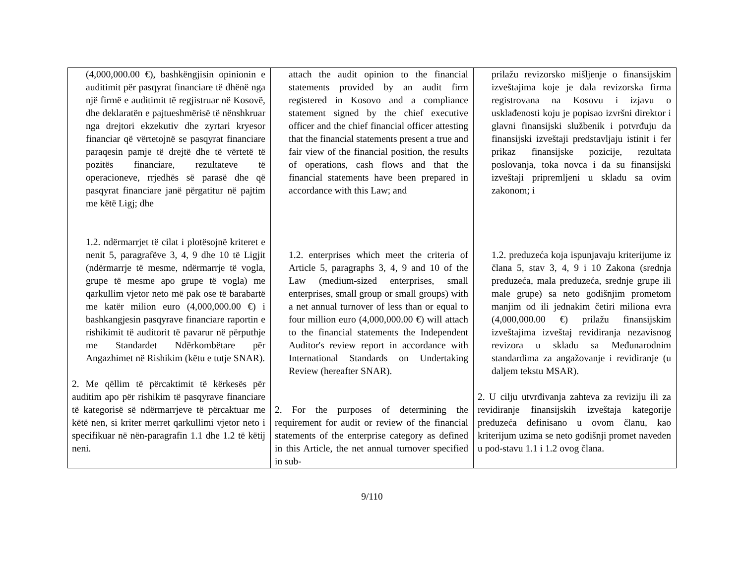| (4,000,000.00 €), bashkëngjisin opinionin e auditimit për pasqyrat financiare të dhënë nga një firmë e auditimit të regjistruar në Kosovë, dhe deklaratën e pajtueshmërisë të nënshkruar nga drejtori ekzekutiv dhe zyrtari kryesor financiar që vërtetojnë se pasqyrat financiare paraqesin pamje të drejtë dhe të vërtetë të pozitës financiare, rezultateve të operacioneve, rrjedhës së parasë dhe që pasqyrat financiare janë përgatitur në pajtim me këtë Ligj; dhe 1.2. ndërmarrjet të cilat i plotësojnë kriteret e nenit 5, paragrafëve 3, 4, 9 dhe 10 të Ligjit (ndërmarrje të mesme, ndërmarrje të vogla, grupe të mesme apo grupe të vogla) me qarkullim vjetor neto më pak ose të barabartë me katër milion euro (4,000,000.00 €) i bashkangjesin pasqyrave financiare raportin e rishikimit të auditorit të pavarur në përputhje me Standardet Ndërkombëtare për Angazhimet në Rishikim (këtu e tutje SNAR). 2. Me qëllim të përcaktimit të kërkesës për auditim apo për rishikim të pasqyrave financiare të kategorisë së ndërmarrjeve të përcaktuar me këtë nen, si kriter merret qarkullimi vjetor neto i specifikuar në nën-paragrafin 1.1 dhe 1.2 të këtij neni. | attach the audit opinion to the financial statements provided by an audit firm registered in Kosovo and a compliance statement signed by the chief executive officer and the chief financial officer attesting that the financial statements present a true and fair view of the financial position, the results of operations, cash flows and that the financial statements have been prepared in accordance with this Law; and 1.2. enterprises which meet the criteria of Article 5, paragraphs 3, 4, 9 and 10 of the Law (medium-sized enterprises, small enterprises, small group or small groups) with a net annual turnover of less than or equal to four million euro (4,000,000.00 €) will attach to the financial statements the Independent Auditor's review report in accordance with International Standards on Undertaking Review (hereafter SNAR). 2. For the purposes of determining the requirement for audit or review of the financial statements of the enterprise category as defined in this Article, the net annual turnover specified in sub- | prilažu revizorsko mišljenje o finansijskim izveštajima koje je dala revizorska firma registrovana na Kosovu i izjavu o usklađenosti koju je popisao izvršni direktor i glavni finansijski službenik i potvrđuju da finansijski izveštaji predstavljaju istinit i fer prikaz finansijske pozicije, rezultata poslovanja, toka novca i da su finansijski izveštaji pripremljeni u skladu sa ovim zakonom; i 1.2. preduzeća koja ispunjavaju kriterijume iz člana 5, stav 3, 4, 9 i 10 Zakona (srednja preduzeća, mala preduzeća, srednje grupe ili male grupe) sa neto godišnjim prometom manjim od ili jednakim četiri miliona evra (4,000,000.00 €) prilažu finansijskim izveštajima izveštaj revidiranja nezavisnog revizora u skladu sa Međunarodnim standardima za angažovanje i revidiranje (u daljem tekstu MSAR). 2. U cilju utvrđivanja zahteva za reviziju ili za revidiranje finansijskih izveštaja kategorije preduzeća definisano u ovom članu, kao kriterijum uzima se neto godišnji promet naveden u pod-stavu 1.1 i 1.2 ovog člana. |
9/110